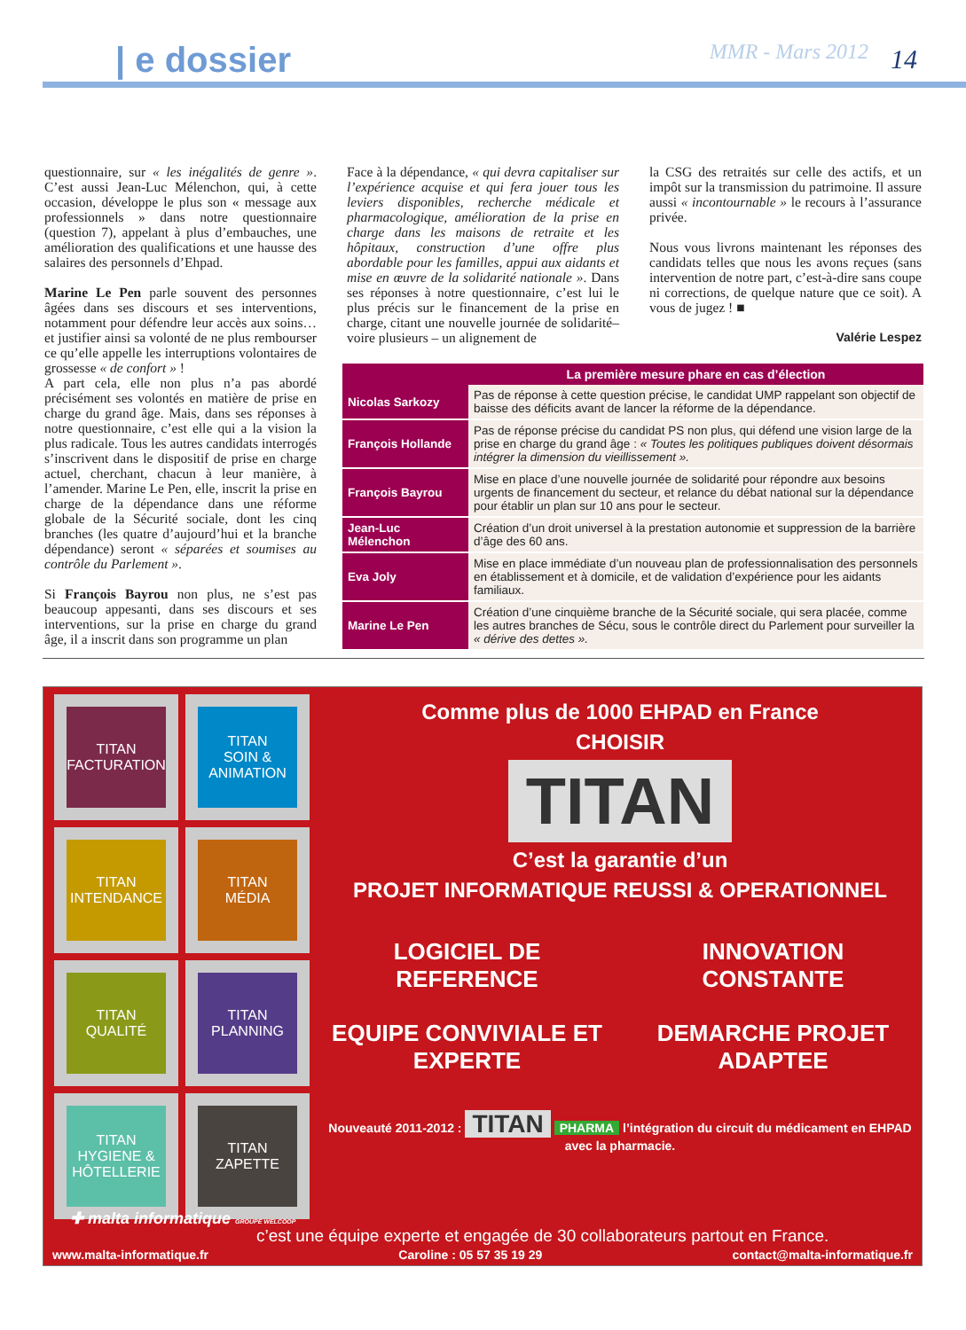| e dossier MMR - Mars 2012 14
questionnaire, sur « les inégalités de genre ». C’est aussi Jean-Luc Mélenchon, qui, à cette occasion, développe le plus son « message aux professionnels » dans notre questionnaire (question 7), appelant à plus d’embauches, une amélioration des qualifications et une hausse des salaires des personnels d’Ehpad.
Marine Le Pen parle souvent des personnes âgées dans ses discours et ses interventions, notamment pour défendre leur accès aux soins… et justifier ainsi sa volonté de ne plus rembourser ce qu’elle appelle les interruptions volontaires de grossesse « de confort » !
A part cela, elle non plus n’a pas abordé précisément ses volontés en matière de prise en charge du grand âge. Mais, dans ses réponses à notre questionnaire, c’est elle qui a la vision la plus radicale. Tous les autres candidats interrogés s’inscrivent dans le dispositif de prise en charge actuel, cherchant, chacun à leur manière, à l’amender. Marine Le Pen, elle, inscrit la prise en charge de la dépendance dans une réforme globale de la Sécurité sociale, dont les cinq branches (les quatre d’aujourd’hui et la branche dépendance) seront « séparées et soumises au contrôle du Parlement ».
Si François Bayrou non plus, ne s’est pas beaucoup appesanti, dans ses discours et ses interventions, sur la prise en charge du grand âge, il a inscrit dans son programme un plan
Face à la dépendance, « qui devra capitaliser sur l’expérience acquise et qui fera jouer tous les leviers disponibles, recherche médicale et pharmacologique, amélioration de la prise en charge dans les maisons de retraite et les hôpitaux, construction d’une offre plus abordable pour les familles, appui aux aidants et mise en œuvre de la solidarité nationale ». Dans ses réponses à notre questionnaire, c’est lui le plus précis sur le financement de la prise en charge, citant une nouvelle journée de solidarité– voire plusieurs – un alignement de
la CSG des retraités sur celle des actifs, et un impôt sur la transmission du patrimoine. Il assure aussi « incontournable » le recours à l’assurance privée.
Nous vous livrons maintenant les réponses des candidats telles que nous les avons reçues (sans intervention de notre part, c’est-à-dire sans coupe ni corrections, de quelque nature que ce soit). A vous de jugez ! ■
Valérie Lespez
| | La première mesure phare en cas d’élection |
| --- | --- |
| Nicolas Sarkozy | Pas de réponse à cette question précise, le candidat UMP rappelant son objectif de baisse des déficits avant de lancer la réforme de la dépendance. |
| François Hollande | Pas de réponse précise du candidat PS non plus, qui défend une vision large de la prise en charge du grand âge : « Toutes les politiques publiques doivent désormais intégrer la dimension du vieillissement ». |
| François Bayrou | Mise en place d’une nouvelle journée de solidarité pour répondre aux besoins urgents de financement du secteur, et relance du débat national sur la dépendance pour établir un plan sur 10 ans pour le secteur. |
| Jean-Luc Mélenchon | Création d’un droit universel à la prestation autonomie et suppression de la barrière d’âge des 60 ans. |
| Eva Joly | Mise en place immédiate d’un nouveau plan de professionnalisation des personnels en établissement et à domicile, et de validation d’expérience pour les aidants familiaux. |
| Marine Le Pen | Création d’une cinquième branche de la Sécurité sociale, qui sera placée, comme les autres branches de Sécu, sous le contrôle direct du Parlement pour surveiller la « dérive des dettes ». |
TITAN
FACTURATION
TITAN
SOIN &
ANIMATION
TITAN
INTENDANCE
TITAN
MÉDIA
TITAN
QUALITÉ
TITAN
PLANNING
TITAN
HYGIENE &
HÔTELLERIE
TITAN
ZAPETTE
Comme plus de 1000 EHPAD en France
CHOISIR
TITAN
C’est la garantie d’un
PROJET INFORMATIQUE REUSSI & OPERATIONNEL
LOGICIEL DE REFERENCE
INNOVATION CONSTANTE
EQUIPE CONVIVIALE ET EXPERTE
DEMARCHE PROJET ADAPTEE
Nouveauté 2011-2012 : TITAN PHARMA l’intégration du circuit du médicament en EHPAD avec la pharmacie.
✚ malta informatique GROUPE WELCOOP
c’est une équipe experte et engagée de 30 collaborateurs partout en France.
www.malta-informatique.fr Caroline : 05 57 35 19 29 contact@malta-informatique.fr